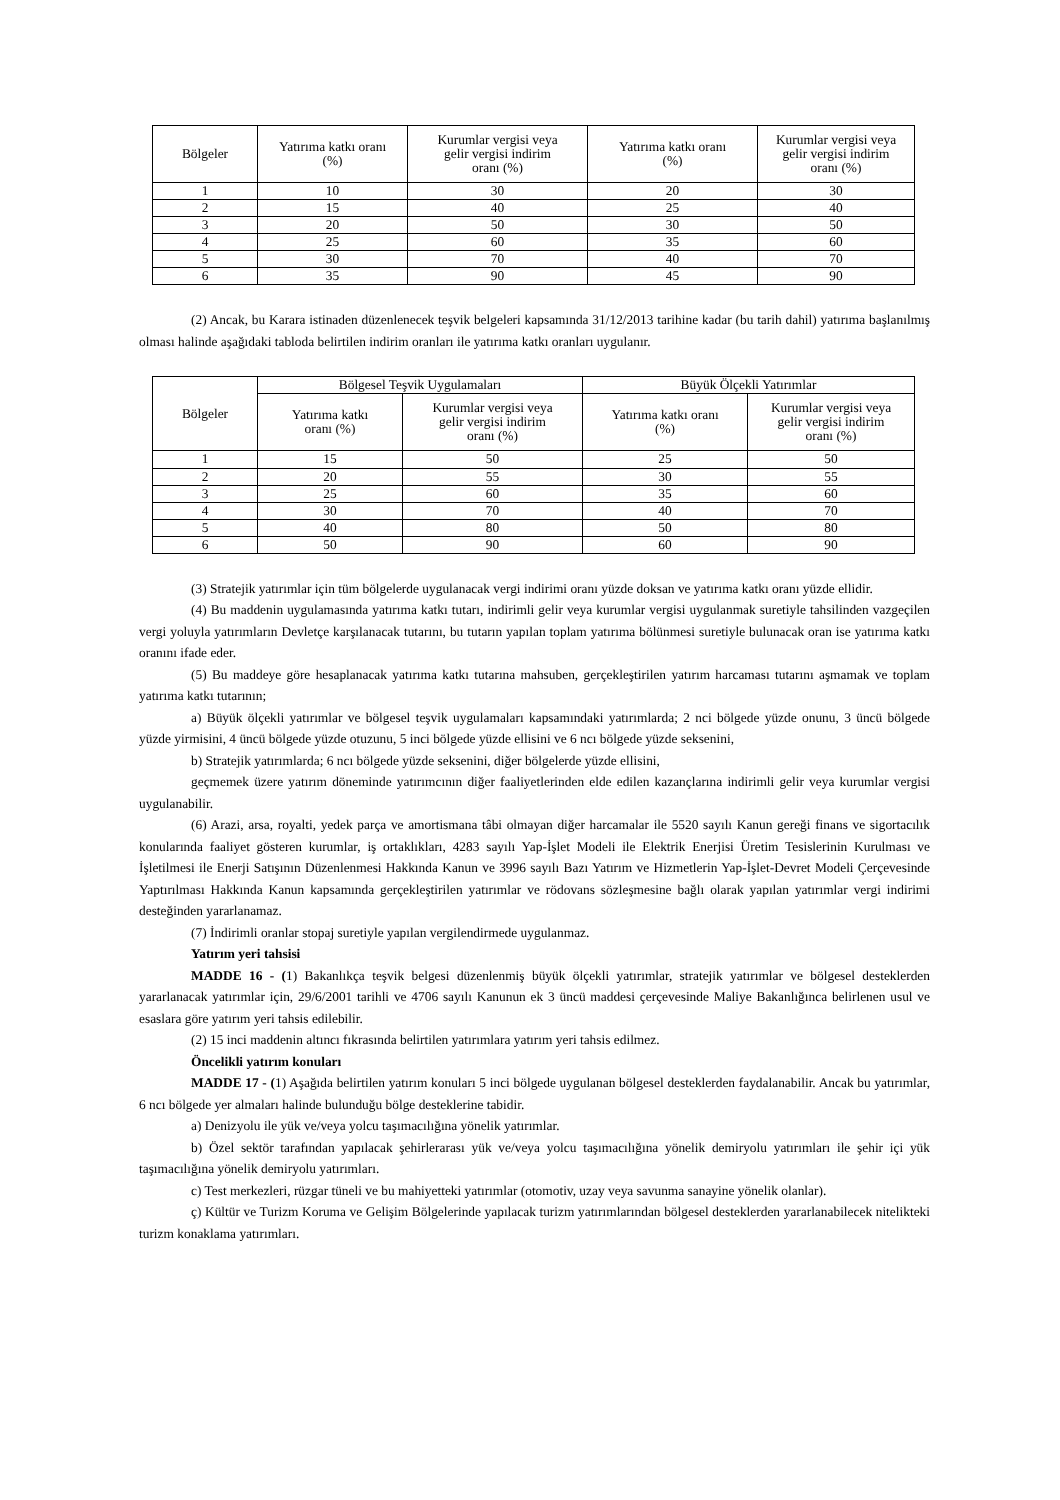| Bölgeler | Yatırıma katkı oranı (%) | Kurumlar vergisi veya gelir vergisi indirim oranı (%) | Yatırıma katkı oranı (%) | Kurumlar vergisi veya gelir vergisi indirim oranı (%) |
| --- | --- | --- | --- | --- |
| 1 | 10 | 30 | 20 | 30 |
| 2 | 15 | 40 | 25 | 40 |
| 3 | 20 | 50 | 30 | 50 |
| 4 | 25 | 60 | 35 | 60 |
| 5 | 30 | 70 | 40 | 70 |
| 6 | 35 | 90 | 45 | 90 |
(2) Ancak, bu Karara istinaden düzenlenecek teşvik belgeleri kapsamında 31/12/2013 tarihine kadar (bu tarih dahil) yatırıma başlanılmış olması halinde aşağıdaki tabloda belirtilen indirim oranları ile yatırıma katkı oranları uygulanır.
| Bölgeler | Bölgesel Teşvik Uygulamaları | | Büyük Ölçekli Yatırımlar | |
| --- | --- | --- | --- | --- |
| | Yatırıma katkı oranı (%) | Kurumlar vergisi veya gelir vergisi indirim oranı (%) | Yatırıma katkı oranı (%) | Kurumlar vergisi veya gelir vergisi indirim oranı (%) |
| 1 | 15 | 50 | 25 | 50 |
| 2 | 20 | 55 | 30 | 55 |
| 3 | 25 | 60 | 35 | 60 |
| 4 | 30 | 70 | 40 | 70 |
| 5 | 40 | 80 | 50 | 80 |
| 6 | 50 | 90 | 60 | 90 |
(3) Stratejik yatırımlar için tüm bölgelerde uygulanacak vergi indirimi oranı yüzde doksan ve yatırıma katkı oranı yüzde ellidir.
(4) Bu maddenin uygulamasında yatırıma katkı tutarı, indirimli gelir veya kurumlar vergisi uygulanmak suretiyle tahsilinden vazgeçilen vergi yoluyla yatırımların Devletçe karşılanacak tutarını, bu tutarın yapılan toplam yatırıma bölünmesi suretiyle bulunacak oran ise yatırıma katkı oranını ifade eder.
(5) Bu maddeye göre hesaplanacak yatırıma katkı tutarına mahsuben, gerçekleştirilen yatırım harcaması tutarını aşmamak ve toplam yatırıma katkı tutarının;
a) Büyük ölçekli yatırımlar ve bölgesel teşvik uygulamaları kapsamındaki yatırımlarda; 2 nci bölgede yüzde onunu, 3 üncü bölgede yüzde yirmisini, 4 üncü bölgede yüzde otuzunu, 5 inci bölgede yüzde ellisini ve 6 ncı bölgede yüzde seksenini,
b) Stratejik yatırımlarda; 6 ncı bölgede yüzde seksenini, diğer bölgelerde yüzde ellisini,
geçmemek üzere yatırım döneminde yatırımcının diğer faaliyetlerinden elde edilen kazançlarına indirimli gelir veya kurumlar vergisi uygulanabilir.
(6) Arazi, arsa, royalti, yedek parça ve amortismana tâbi olmayan diğer harcamalar ile 5520 sayılı Kanun gereği finans ve sigortacılık konularında faaliyet gösteren kurumlar, iş ortaklıkları, 4283 sayılı Yap-İşlet Modeli ile Elektrik Enerjisi Üretim Tesislerinin Kurulması ve İşletilmesi ile Enerji Satışının Düzenlenmesi Hakkında Kanun ve 3996 sayılı Bazı Yatırım ve Hizmetlerin Yap-İşlet-Devret Modeli Çerçevesinde Yaptırılması Hakkında Kanun kapsamında gerçekleştirilen yatırımlar ve rödovans sözleşmesine bağlı olarak yapılan yatırımlar vergi indirimi desteğinden yararlanamaz.
(7) İndirimli oranlar stopaj suretiyle yapılan vergilendirmede uygulanmaz.
Yatırım yeri tahsisi
MADDE 16 - (1) Bakanlıkça teşvik belgesi düzenlenmiş büyük ölçekli yatırımlar, stratejik yatırımlar ve bölgesel desteklerden yararlanacak yatırımlar için, 29/6/2001 tarihli ve 4706 sayılı Kanunun ek 3 üncü maddesi çerçevesinde Maliye Bakanlığınca belirlenen usul ve esaslara göre yatırım yeri tahsis edilebilir.
(2) 15 inci maddenin altıncı fıkrasında belirtilen yatırımlara yatırım yeri tahsis edilmez.
Öncelikli yatırım konuları
MADDE 17 - (1) Aşağıda belirtilen yatırım konuları 5 inci bölgede uygulanan bölgesel desteklerden faydalanabilir. Ancak bu yatırımlar, 6 ncı bölgede yer almaları halinde bulunduğu bölge desteklerine tabidir.
a) Denizyolu ile yük ve/veya yolcu taşımacılığına yönelik yatırımlar.
b) Özel sektör tarafından yapılacak şehirlerarası yük ve/veya yolcu taşımacılığına yönelik demiryolu yatırımları ile şehir içi yük taşımacılığına yönelik demiryolu yatırımları.
c) Test merkezleri, rüzgar tüneli ve bu mahiyetteki yatırımlar (otomotiv, uzay veya savunma sanayine yönelik olanlar).
ç) Kültür ve Turizm Koruma ve Gelişim Bölgelerinde yapılacak turizm yatırımlarından bölgesel desteklerden yararlanabilecek nitelikteki turizm konaklama yatırımları.